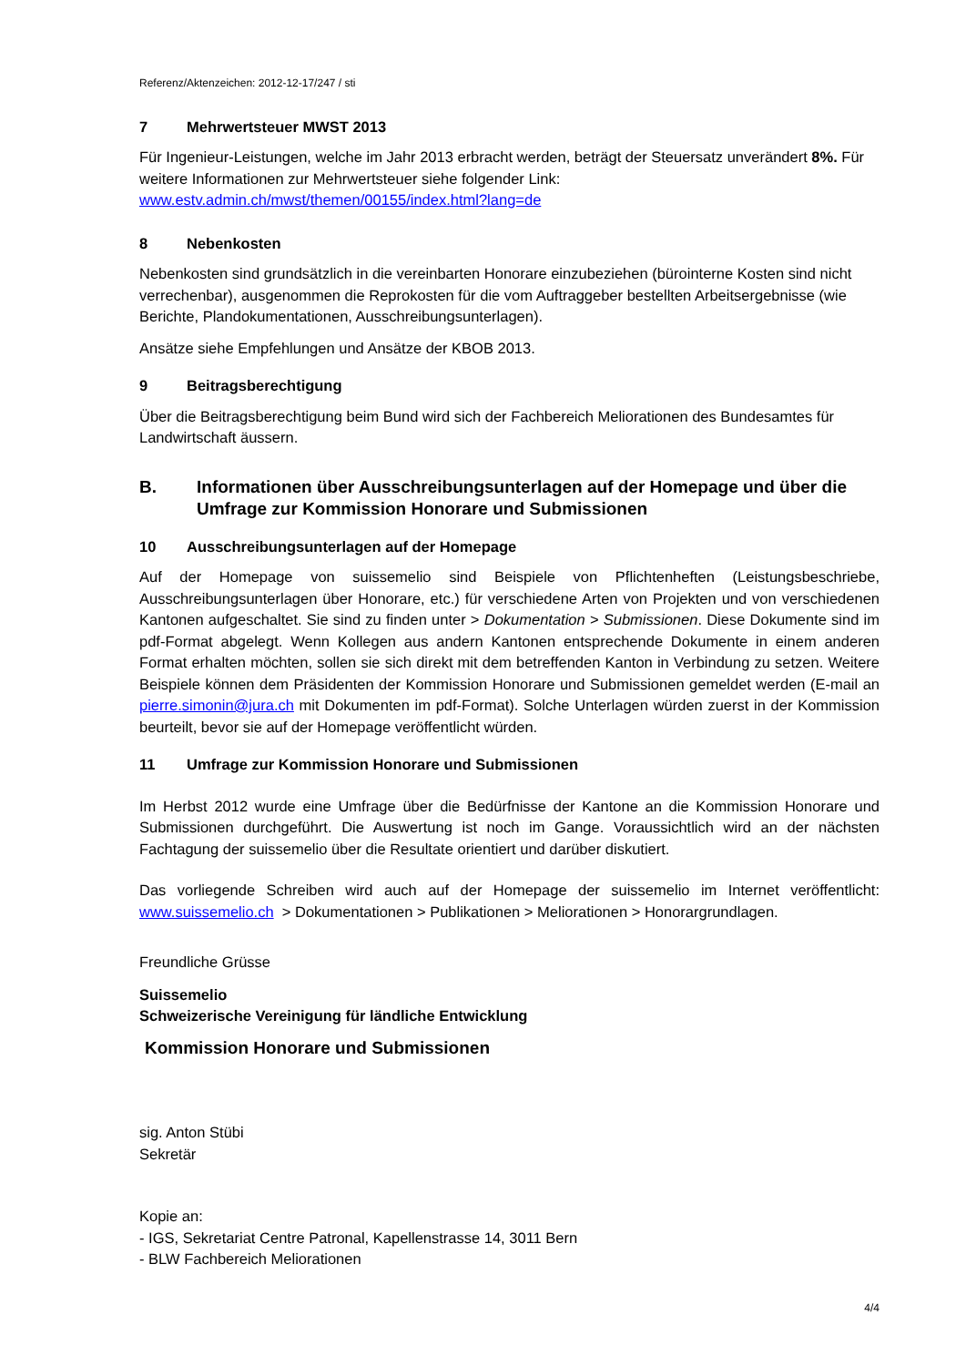Referenz/Aktenzeichen: 2012-12-17/247 / sti
7 Mehrwertsteuer MWST 2013
Für Ingenieur-Leistungen, welche im Jahr 2013 erbracht werden, beträgt der Steuersatz unverändert 8%. Für weitere Informationen zur Mehrwertsteuer siehe folgender Link:
www.estv.admin.ch/mwst/themen/00155/index.html?lang=de
8 Nebenkosten
Nebenkosten sind grundsätzlich in die vereinbarten Honorare einzubeziehen (bürointerne Kosten sind nicht verrechenbar), ausgenommen die Reprokosten für die vom Auftraggeber bestellten Arbeitsergebnisse (wie Berichte, Plandokumentationen, Ausschreibungsunterlagen).
Ansätze siehe Empfehlungen und Ansätze der KBOB 2013.
9 Beitragsberechtigung
Über die Beitragsberechtigung beim Bund wird sich der Fachbereich Meliorationen des Bundesamtes für Landwirtschaft äussern.
B. Informationen über Ausschreibungsunterlagen auf der Homepage und über die Umfrage zur Kommission Honorare und Submissionen
10 Ausschreibungsunterlagen auf der Homepage
Auf der Homepage von suissemelio sind Beispiele von Pflichtenheften (Leistungsbeschriebe, Ausschreibungsunterlagen über Honorare, etc.) für verschiedene Arten von Projekten und von verschiedenen Kantonen aufgeschaltet. Sie sind zu finden unter > Dokumentation > Submissionen. Diese Dokumente sind im pdf-Format abgelegt. Wenn Kollegen aus andern Kantonen entsprechende Dokumente in einem anderen Format erhalten möchten, sollen sie sich direkt mit dem betreffenden Kanton in Verbindung zu setzen. Weitere Beispiele können dem Präsidenten der Kommission Honorare und Submissionen gemeldet werden (E-mail an pierre.simonin@jura.ch mit Dokumenten im pdf-Format). Solche Unterlagen würden zuerst in der Kommission beurteilt, bevor sie auf der Homepage veröffentlicht würden.
11 Umfrage zur Kommission Honorare und Submissionen
Im Herbst 2012 wurde eine Umfrage über die Bedürfnisse der Kantone an die Kommission Honorare und Submissionen durchgeführt. Die Auswertung ist noch im Gange. Voraussichtlich wird an der nächsten Fachtagung der suissemelio über die Resultate orientiert und darüber diskutiert.
Das vorliegende Schreiben wird auch auf der Homepage der suissemelio im Internet veröffentlicht: www.suissemelio.ch > Dokumentationen > Publikationen > Meliorationen > Honorargrundlagen.
Freundliche Grüsse
Suissemelio
Schweizerische Vereinigung für ländliche Entwicklung
Kommission Honorare und Submissionen
sig. Anton Stübi
Sekretär
Kopie an:
- IGS, Sekretariat Centre Patronal, Kapellenstrasse 14, 3011 Bern
- BLW Fachbereich Meliorationen
4/4